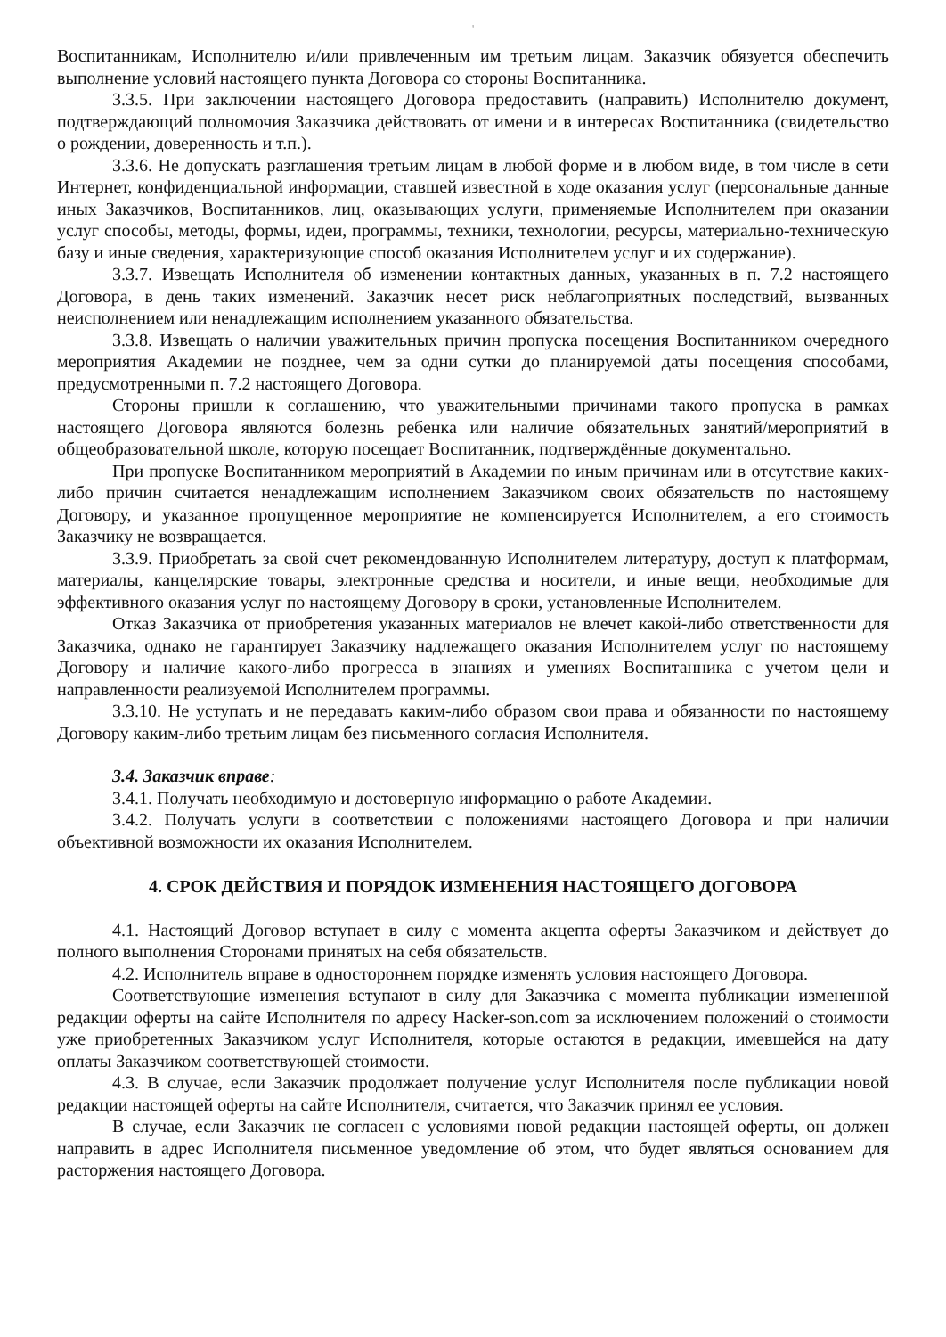'
Воспитанникам, Исполнителю и/или привлеченным им третьим лицам. Заказчик обязуется обеспечить выполнение условий настоящего пункта Договора со стороны Воспитанника.
3.3.5. При заключении настоящего Договора предоставить (направить) Исполнителю документ, подтверждающий полномочия Заказчика действовать от имени и в интересах Воспитанника (свидетельство о рождении, доверенность и т.п.).
3.3.6. Не допускать разглашения третьим лицам в любой форме и в любом виде, в том числе в сети Интернет, конфиденциальной информации, ставшей известной в ходе оказания услуг (персональные данные иных Заказчиков, Воспитанников, лиц, оказывающих услуги, применяемые Исполнителем при оказании услуг способы, методы, формы, идеи, программы, техники, технологии, ресурсы, материально-техническую базу и иные сведения, характеризующие способ оказания Исполнителем услуг и их содержание).
3.3.7. Извещать Исполнителя об изменении контактных данных, указанных в п. 7.2 настоящего Договора, в день таких изменений. Заказчик несет риск неблагоприятных последствий, вызванных неисполнением или ненадлежащим исполнением указанного обязательства.
3.3.8. Извещать о наличии уважительных причин пропуска посещения Воспитанником очередного мероприятия Академии не позднее, чем за одни сутки до планируемой даты посещения способами, предусмотренными п. 7.2 настоящего Договора.
Стороны пришли к соглашению, что уважительными причинами такого пропуска в рамках настоящего Договора являются болезнь ребенка или наличие обязательных занятий/мероприятий в общеобразовательной школе, которую посещает Воспитанник, подтверждённые документально.
При пропуске Воспитанником мероприятий в Академии по иным причинам или в отсутствие каких-либо причин считается ненадлежащим исполнением Заказчиком своих обязательств по настоящему Договору, и указанное пропущенное мероприятие не компенсируется Исполнителем, а его стоимость Заказчику не возвращается.
3.3.9. Приобретать за свой счет рекомендованную Исполнителем литературу, доступ к платформам, материалы, канцелярские товары, электронные средства и носители, и иные вещи, необходимые для эффективного оказания услуг по настоящему Договору в сроки, установленные Исполнителем.
Отказ Заказчика от приобретения указанных материалов не влечет какой-либо ответственности для Заказчика, однако не гарантирует Заказчику надлежащего оказания Исполнителем услуг по настоящему Договору и наличие какого-либо прогресса в знаниях и умениях Воспитанника с учетом цели и направленности реализуемой Исполнителем программы.
3.3.10. Не уступать и не передавать каким-либо образом свои права и обязанности по настоящему Договору каким-либо третьим лицам без письменного согласия Исполнителя.
3.4. Заказчик вправе:
3.4.1. Получать необходимую и достоверную информацию о работе Академии.
3.4.2. Получать услуги в соответствии с положениями настоящего Договора и при наличии объективной возможности их оказания Исполнителем.
4. СРОК ДЕЙСТВИЯ И ПОРЯДОК ИЗМЕНЕНИЯ НАСТОЯЩЕГО ДОГОВОРА
4.1. Настоящий Договор вступает в силу с момента акцепта оферты Заказчиком и действует до полного выполнения Сторонами принятых на себя обязательств.
4.2. Исполнитель вправе в одностороннем порядке изменять условия настоящего Договора.
Соответствующие изменения вступают в силу для Заказчика с момента публикации измененной редакции оферты на сайте Исполнителя по адресу Hacker-son.com за исключением положений о стоимости уже приобретенных Заказчиком услуг Исполнителя, которые остаются в редакции, имевшейся на дату оплаты Заказчиком соответствующей стоимости.
4.3. В случае, если Заказчик продолжает получение услуг Исполнителя после публикации новой редакции настоящей оферты на сайте Исполнителя, считается, что Заказчик принял ее условия.
В случае, если Заказчик не согласен с условиями новой редакции настоящей оферты, он должен направить в адрес Исполнителя письменное уведомление об этом, что будет являться основанием для расторжения настоящего Договора.